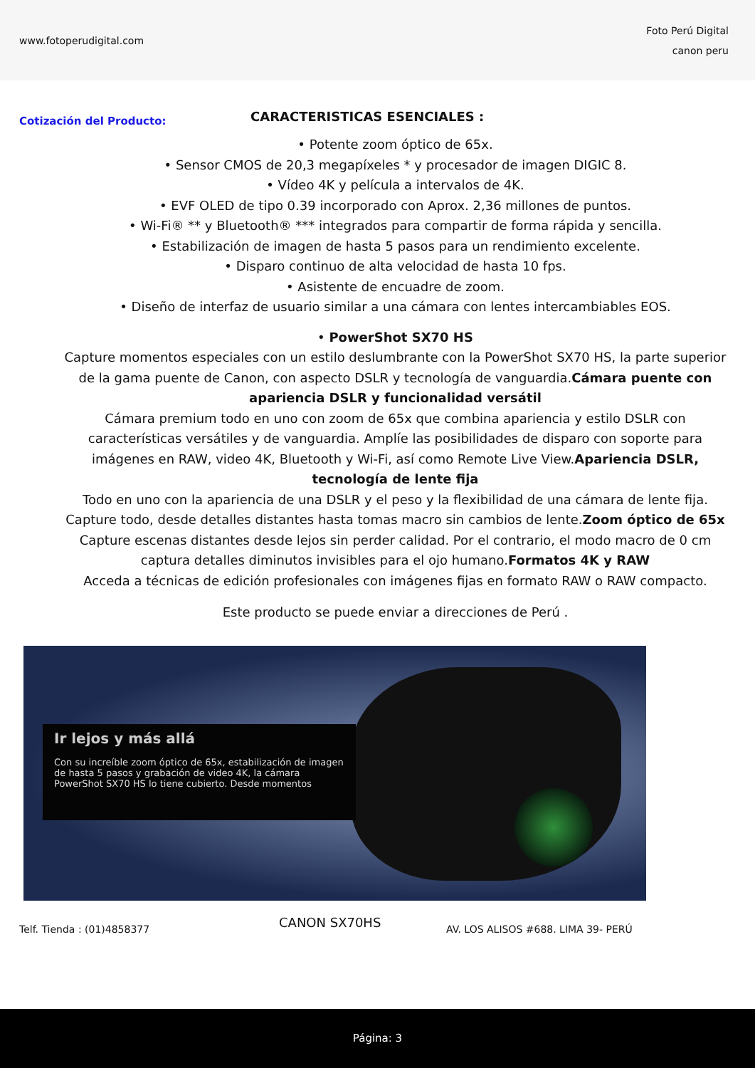www.fotoperudigital.com
Foto Perú Digital
canon peru
Cotización del Producto:
CARACTERISTICAS ESENCIALES :
• Potente zoom óptico de 65x.
• Sensor CMOS de 20,3 megapíxeles * y procesador de imagen DIGIC 8.
• Vídeo 4K y película a intervalos de 4K.
• EVF OLED de tipo 0.39 incorporado con Aprox. 2,36 millones de puntos.
• Wi-Fi® ** y Bluetooth® *** integrados para compartir de forma rápida y sencilla.
• Estabilización de imagen de hasta 5 pasos para un rendimiento excelente.
• Disparo continuo de alta velocidad de hasta 10 fps.
• Asistente de encuadre de zoom.
• Diseño de interfaz de usuario similar a una cámara con lentes intercambiables EOS.
• PowerShot SX70 HS
Capture momentos especiales con un estilo deslumbrante con la PowerShot SX70 HS, la parte superior de la gama puente de Canon, con aspecto DSLR y tecnología de vanguardia.Cámara puente con apariencia DSLR y funcionalidad versátil
Cámara premium todo en uno con zoom de 65x que combina apariencia y estilo DSLR con características versátiles y de vanguardia. Amplíe las posibilidades de disparo con soporte para imágenes en RAW, video 4K, Bluetooth y Wi-Fi, así como Remote Live View.Apariencia DSLR, tecnología de lente fija
Todo en uno con la apariencia de una DSLR y el peso y la flexibilidad de una cámara de lente fija. Capture todo, desde detalles distantes hasta tomas macro sin cambios de lente.Zoom óptico de 65x
Capture escenas distantes desde lejos sin perder calidad. Por el contrario, el modo macro de 0 cm captura detalles diminutos invisibles para el ojo humano.Formatos 4K y RAW
Acceda a técnicas de edición profesionales con imágenes fijas en formato RAW o RAW compacto.
Este producto se puede enviar a direcciones de Perú .
Ir lejos y más allá
Con su increíble zoom óptico de 65x, estabilización de imagen de hasta 5 pasos y grabación de video 4K, la cámara PowerShot SX70 HS lo tiene cubierto. Desde momentos
Telf. Tienda : (01)4858377
CANON SX70HS
AV. LOS ALISOS #688. LIMA 39- PERÚ
Página: 3